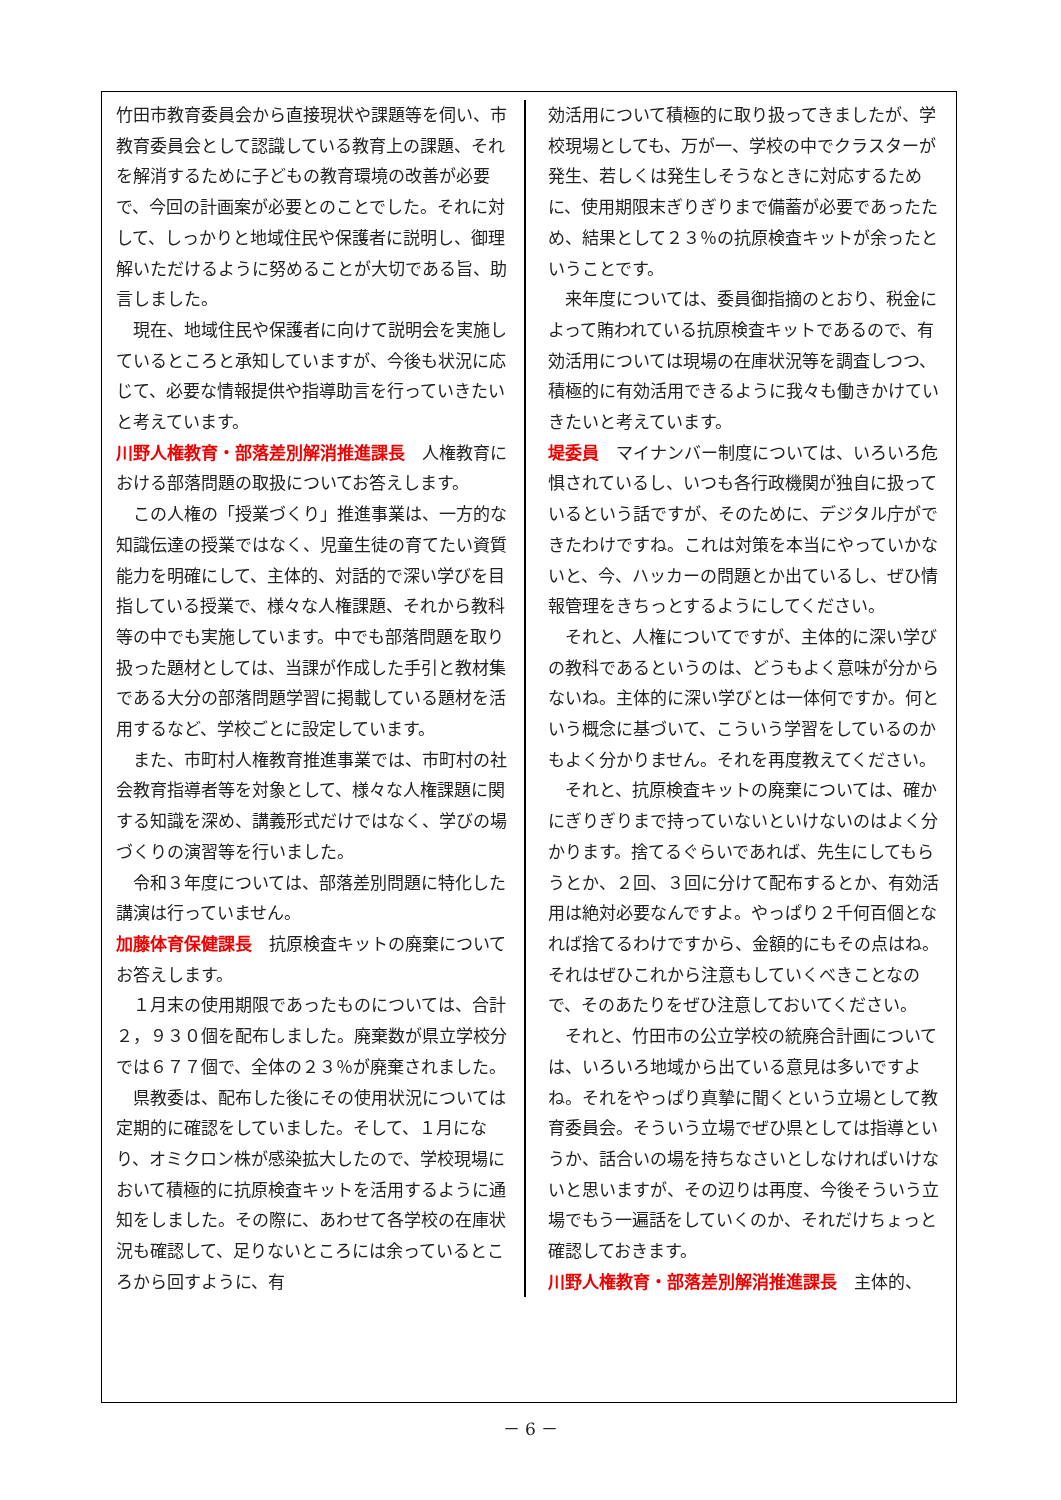竹田市教育委員会から直接現状や課題等を伺い、市教育委員会として認識している教育上の課題、それを解消するために子どもの教育環境の改善が必要で、今回の計画案が必要とのことでした。それに対して、しっかりと地域住民や保護者に説明し、御理解いただけるように努めることが大切である旨、助言しました。
現在、地域住民や保護者に向けて説明会を実施しているところと承知していますが、今後も状況に応じて、必要な情報提供や指導助言を行っていきたいと考えています。
川野人権教育・部落差別解消推進課長　人権教育における部落問題の取扱についてお答えします。
この人権の「授業づくり」推進事業は、一方的な知識伝達の授業ではなく、児童生徒の育てたい資質能力を明確にして、主体的、対話的で深い学びを目指している授業で、様々な人権課題、それから教科等の中でも実施しています。中でも部落問題を取り扱った題材としては、当課が作成した手引と教材集である大分の部落問題学習に掲載している題材を活用するなど、学校ごとに設定しています。
また、市町村人権教育推進事業では、市町村の社会教育指導者等を対象として、様々な人権課題に関する知識を深め、講義形式だけではなく、学びの場づくりの演習等を行いました。
令和３年度については、部落差別問題に特化した講演は行っていません。
加藤体育保健課長　抗原検査キットの廃棄についてお答えします。
１月末の使用期限であったものについては、合計２，９３０個を配布しました。廃棄数が県立学校分では６７７個で、全体の２３％が廃棄されました。
県教委は、配布した後にその使用状況については定期的に確認をしていました。そして、１月になり、オミクロン株が感染拡大したので、学校現場において積極的に抗原検査キットを活用するように通知をしました。その際に、あわせて各学校の在庫状況も確認して、足りないところには余っているところから回すように、有
効活用について積極的に取り扱ってきましたが、学校現場としても、万が一、学校の中でクラスターが発生、若しくは発生しそうなときに対応するために、使用期限末ぎりぎりまで備蓄が必要であったため、結果として２３％の抗原検査キットが余ったということです。
来年度については、委員御指摘のとおり、税金によって賄われている抗原検査キットであるので、有効活用については現場の在庫状況等を調査しつつ、積極的に有効活用できるように我々も働きかけていきたいと考えています。
堤委員　マイナンバー制度については、いろいろ危惧されているし、いつも各行政機関が独自に扱っているという話ですが、そのために、デジタル庁ができたわけですね。これは対策を本当にやっていかないと、今、ハッカーの問題とか出ているし、ぜひ情報管理をきちっとするようにしてください。
それと、人権についてですが、主体的に深い学びの教科であるというのは、どうもよく意味が分からないね。主体的に深い学びとは一体何ですか。何という概念に基づいて、こういう学習をしているのかもよく分かりません。それを再度教えてください。
それと、抗原検査キットの廃棄については、確かにぎりぎりまで持っていないといけないのはよく分かります。捨てるぐらいであれば、先生にしてもらうとか、２回、３回に分けて配布するとか、有効活用は絶対必要なんですよ。やっぱり２千何百個となれば捨てるわけですから、金額的にもその点はね。それはぜひこれから注意もしていくべきことなので、そのあたりをぜひ注意しておいてください。
それと、竹田市の公立学校の統廃合計画については、いろいろ地域から出ている意見は多いですよね。それをやっぱり真摯に聞くという立場として教育委員会。そういう立場でぜひ県としては指導というか、話合いの場を持ちなさいとしなければいけないと思いますが、その辺りは再度、今後そういう立場でもう一遍話をしていくのか、それだけちょっと確認しておきます。
川野人権教育・部落差別解消推進課長　主体的、
－ 6 －